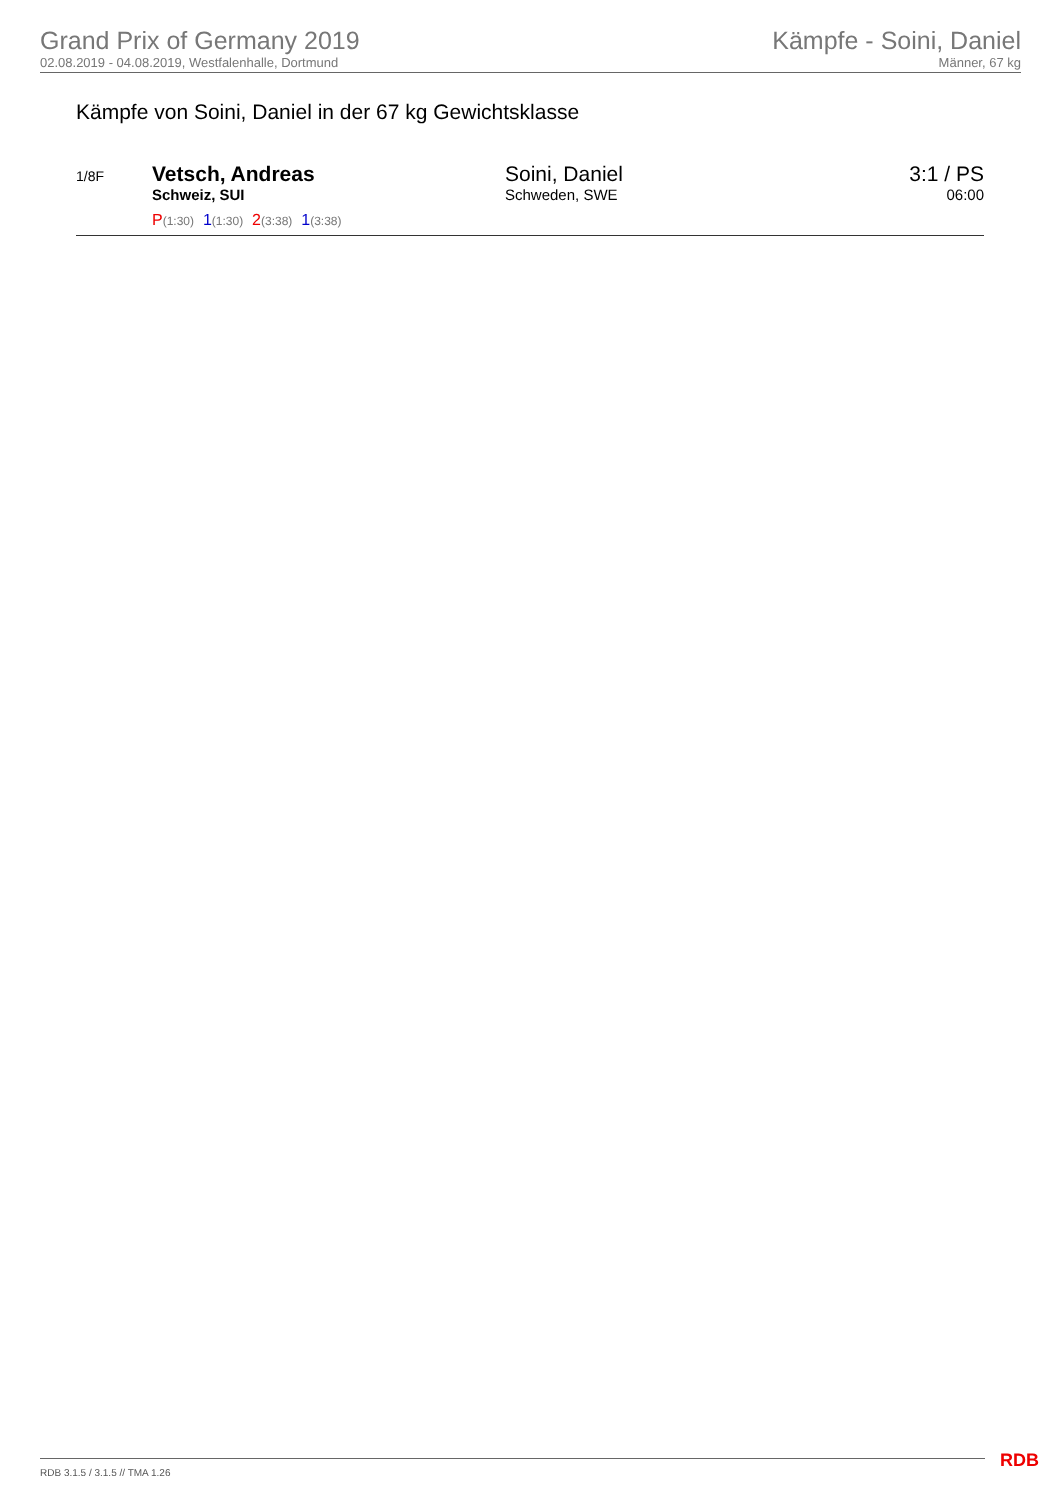Grand Prix of Germany 2019
02.08.2019 - 04.08.2019, Westfalenhalle, Dortmund
Kämpfe - Soini, Daniel
Männer, 67 kg
Kämpfe von Soini, Daniel in der 67 kg Gewichtsklasse
| 1/8F | Vetsch, Andreas Schweiz, SUI | Soini, Daniel Schweden, SWE | 3:1 / PS 06:00 |
| | P (1:30) 1 (1:30) 2 (3:38) 1 (3:38) | | |
RDB 3.1.5 / 3.1.5 // TMA 1.26 RDB